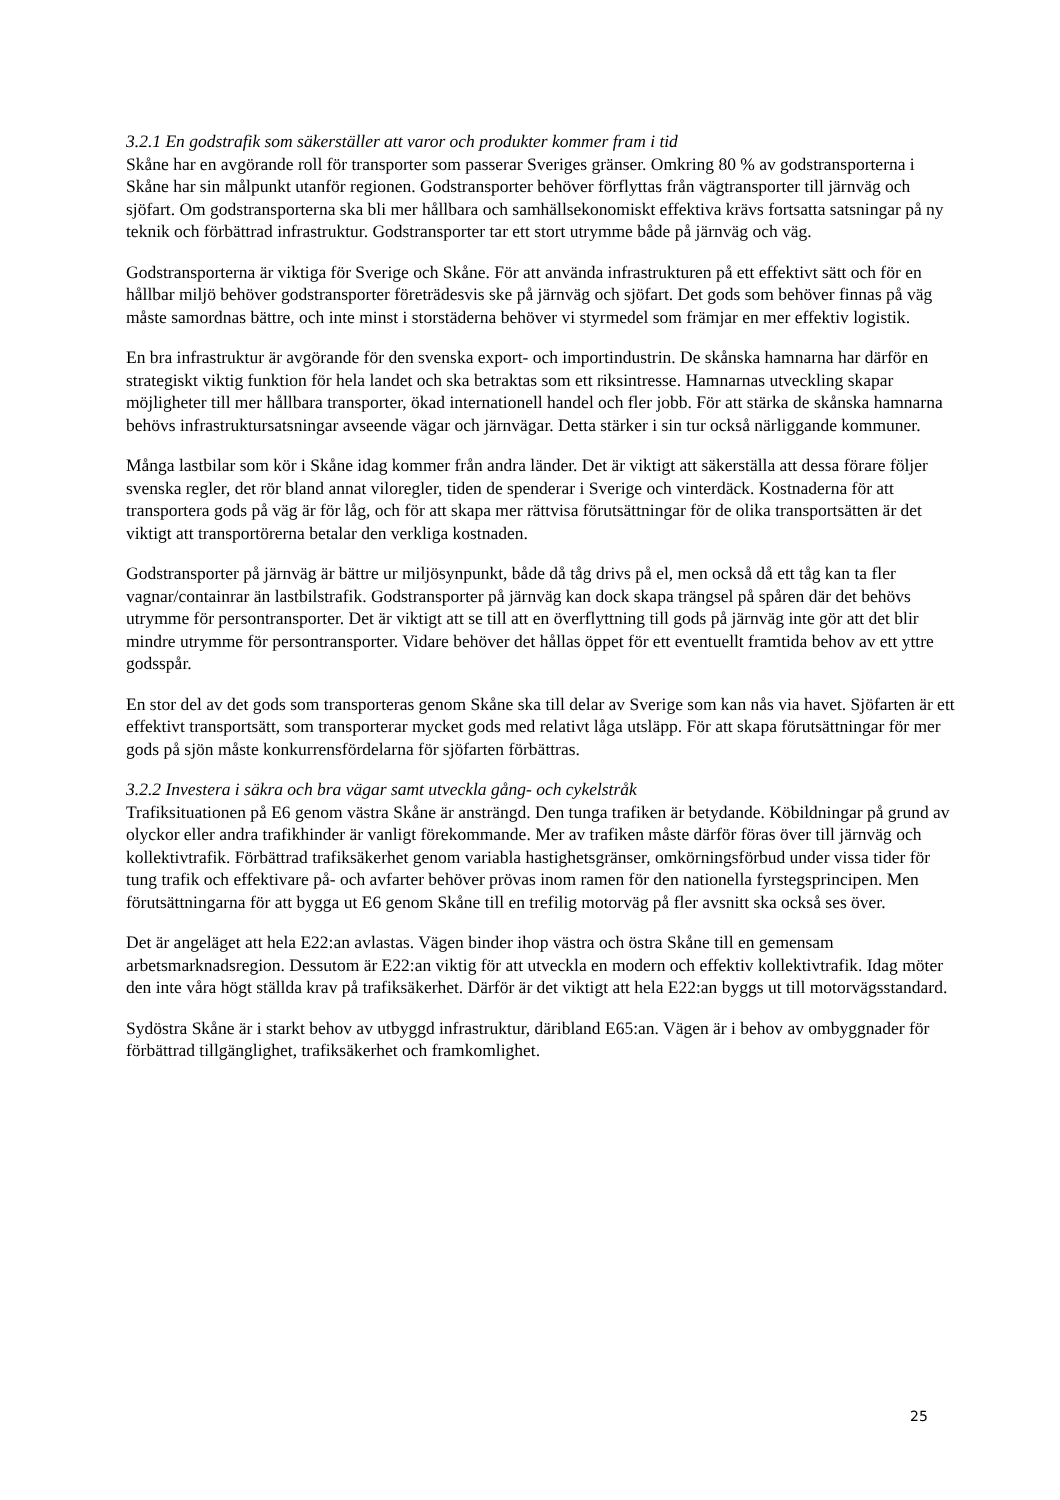3.2.1 En godstrafik som säkerställer att varor och produkter kommer fram i tid
Skåne har en avgörande roll för transporter som passerar Sveriges gränser. Omkring 80 % av godstransporterna i Skåne har sin målpunkt utanför regionen. Godstransporter behöver förflyttas från vägtransporter till järnväg och sjöfart. Om godstransporterna ska bli mer hållbara och samhällsekonomiskt effektiva krävs fortsatta satsningar på ny teknik och förbättrad infrastruktur. Godstransporter tar ett stort utrymme både på järnväg och väg.
Godstransporterna är viktiga för Sverige och Skåne. För att använda infrastrukturen på ett effektivt sätt och för en hållbar miljö behöver godstransporter företrädesvis ske på järnväg och sjöfart. Det gods som behöver finnas på väg måste samordnas bättre, och inte minst i storstäderna behöver vi styrmedel som främjar en mer effektiv logistik.
En bra infrastruktur är avgörande för den svenska export- och importindustrin. De skånska hamnarna har därför en strategiskt viktig funktion för hela landet och ska betraktas som ett riksintresse. Hamnarnas utveckling skapar möjligheter till mer hållbara transporter, ökad internationell handel och fler jobb. För att stärka de skånska hamnarna behövs infrastruktursatsningar avseende vägar och järnvägar. Detta stärker i sin tur också närliggande kommuner.
Många lastbilar som kör i Skåne idag kommer från andra länder. Det är viktigt att säkerställa att dessa förare följer svenska regler, det rör bland annat viloregler, tiden de spenderar i Sverige och vinterdäck. Kostnaderna för att transportera gods på väg är för låg, och för att skapa mer rättvisa förutsättningar för de olika transportsätten är det viktigt att transportörerna betalar den verkliga kostnaden.
Godstransporter på järnväg är bättre ur miljösynpunkt, både då tåg drivs på el, men också då ett tåg kan ta fler vagnar/containrar än lastbilstrafik. Godstransporter på järnväg kan dock skapa trängsel på spåren där det behövs utrymme för persontransporter. Det är viktigt att se till att en överflyttning till gods på järnväg inte gör att det blir mindre utrymme för persontransporter. Vidare behöver det hållas öppet för ett eventuellt framtida behov av ett yttre godsspår.
En stor del av det gods som transporteras genom Skåne ska till delar av Sverige som kan nås via havet. Sjöfarten är ett effektivt transportsätt, som transporterar mycket gods med relativt låga utsläpp. För att skapa förutsättningar för mer gods på sjön måste konkurrensfördelarna för sjöfarten förbättras.
3.2.2 Investera i säkra och bra vägar samt utveckla gång- och cykelstråk
Trafiksituationen på E6 genom västra Skåne är ansträngd. Den tunga trafiken är betydande. Köbildningar på grund av olyckor eller andra trafikhinder är vanligt förekommande. Mer av trafiken måste därför föras över till järnväg och kollektivtrafik. Förbättrad trafiksäkerhet genom variabla hastighetsgränser, omkörningsförbud under vissa tider för tung trafik och effektivare på- och avfarter behöver prövas inom ramen för den nationella fyrstegsprincipen. Men förutsättningarna för att bygga ut E6 genom Skåne till en trefilig motorväg på fler avsnitt ska också ses över.
Det är angeläget att hela E22:an avlastas. Vägen binder ihop västra och östra Skåne till en gemensam arbetsmarknadsregion. Dessutom är E22:an viktig för att utveckla en modern och effektiv kollektivtrafik. Idag möter den inte våra högt ställda krav på trafiksäkerhet. Därför är det viktigt att hela E22:an byggs ut till motorvägsstandard.
Sydöstra Skåne är i starkt behov av utbyggd infrastruktur, däribland E65:an. Vägen är i behov av ombyggnader för förbättrad tillgänglighet, trafiksäkerhet och framkomlighet.
25